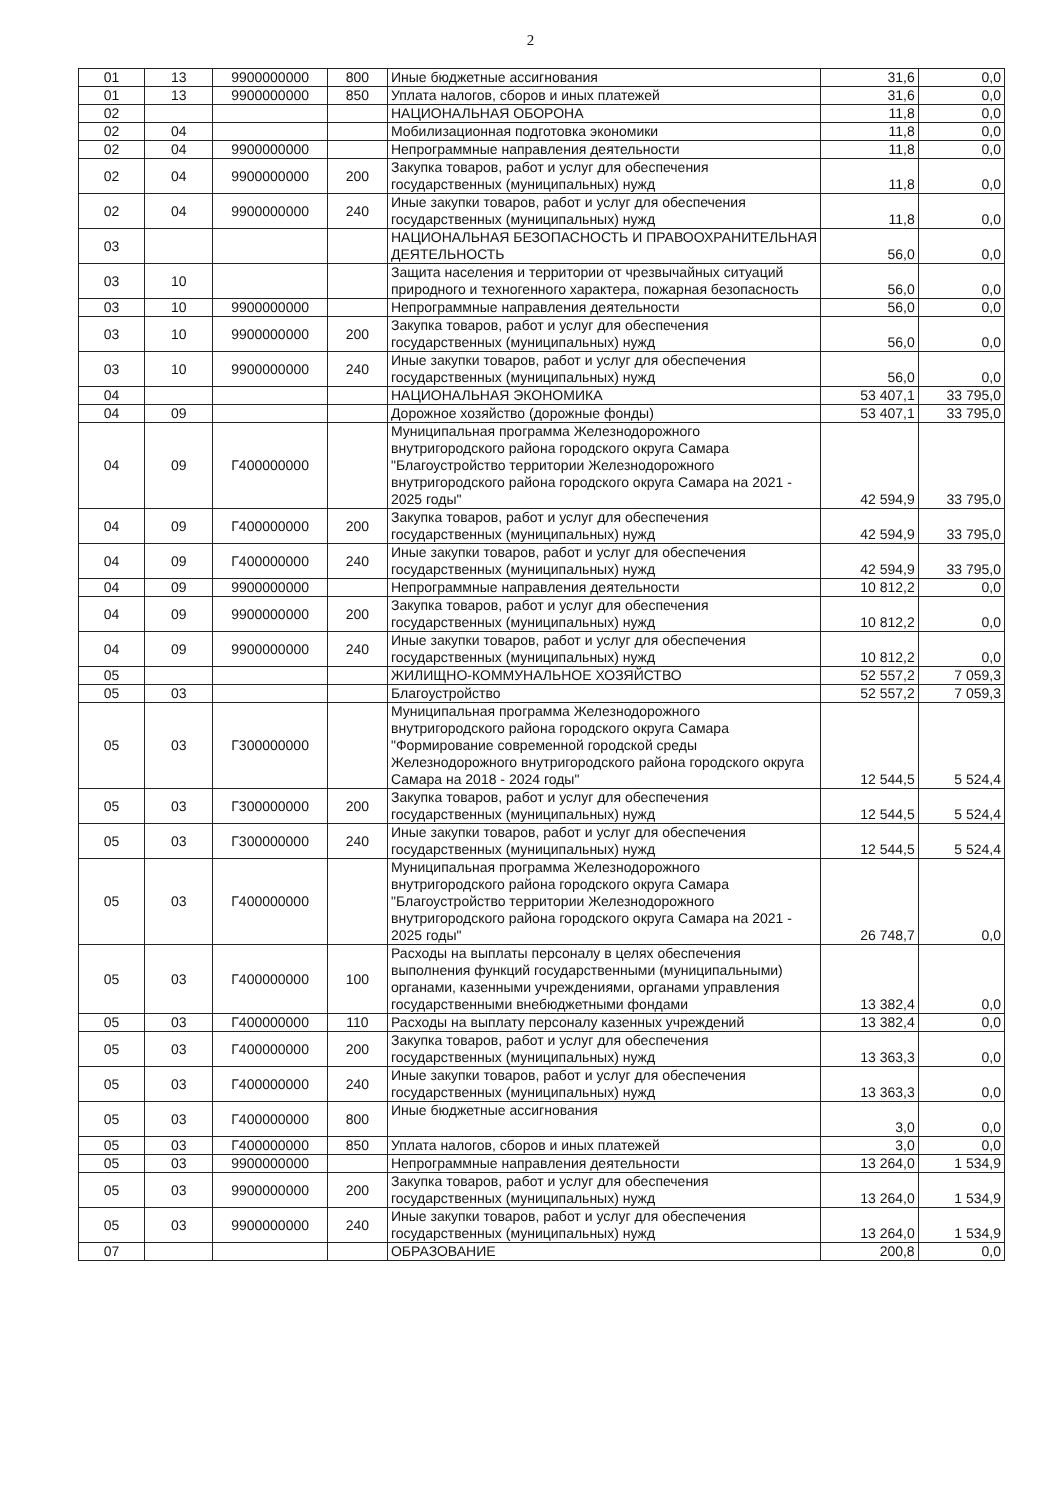2
| 01 | 13 | 9900000000 | 800 | Иные бюджетные ассигнования | 31,6 | 0,0 |
| 01 | 13 | 9900000000 | 850 | Уплата налогов, сборов и иных платежей | 31,6 | 0,0 |
| 02 | | | | НАЦИОНАЛЬНАЯ ОБОРОНА | 11,8 | 0,0 |
| 02 | 04 | | | Мобилизационная подготовка экономики | 11,8 | 0,0 |
| 02 | 04 | 9900000000 | | Непрограммные направления деятельности | 11,8 | 0,0 |
| 02 | 04 | 9900000000 | 200 | Закупка товаров, работ и услуг для обеспечения государственных (муниципальных) нужд | 11,8 | 0,0 |
| 02 | 04 | 9900000000 | 240 | Иные закупки товаров, работ и услуг для обеспечения государственных (муниципальных) нужд | 11,8 | 0,0 |
| 03 | | | | НАЦИОНАЛЬНАЯ БЕЗОПАСНОСТЬ И ПРАВООХРАНИТЕЛЬНАЯ ДЕЯТЕЛЬНОСТЬ | 56,0 | 0,0 |
| 03 | 10 | | | Защита населения и территории от чрезвычайных ситуаций природного и техногенного характера, пожарная безопасность | 56,0 | 0,0 |
| 03 | 10 | 9900000000 | | Непрограммные направления деятельности | 56,0 | 0,0 |
| 03 | 10 | 9900000000 | 200 | Закупка товаров, работ и услуг для обеспечения государственных (муниципальных) нужд | 56,0 | 0,0 |
| 03 | 10 | 9900000000 | 240 | Иные закупки товаров, работ и услуг для обеспечения государственных (муниципальных) нужд | 56,0 | 0,0 |
| 04 | | | | НАЦИОНАЛЬНАЯ ЭКОНОМИКА | 53 407,1 | 33 795,0 |
| 04 | 09 | | | Дорожное хозяйство (дорожные фонды) | 53 407,1 | 33 795,0 |
| 04 | 09 | Г400000000 | | Муниципальная программа Железнодорожного внутригородского района городского округа Самара "Благоустройство территории Железнодорожного внутригородского района городского округа Самара на 2021 - 2025 годы" | 42 594,9 | 33 795,0 |
| 04 | 09 | Г400000000 | 200 | Закупка товаров, работ и услуг для обеспечения государственных (муниципальных) нужд | 42 594,9 | 33 795,0 |
| 04 | 09 | Г400000000 | 240 | Иные закупки товаров, работ и услуг для обеспечения государственных (муниципальных) нужд | 42 594,9 | 33 795,0 |
| 04 | 09 | 9900000000 | | Непрограммные направления деятельности | 10 812,2 | 0,0 |
| 04 | 09 | 9900000000 | 200 | Закупка товаров, работ и услуг для обеспечения государственных (муниципальных) нужд | 10 812,2 | 0,0 |
| 04 | 09 | 9900000000 | 240 | Иные закупки товаров, работ и услуг для обеспечения государственных (муниципальных) нужд | 10 812,2 | 0,0 |
| 05 | | | | ЖИЛИЩНО-КОММУНАЛЬНОЕ ХОЗЯЙСТВО | 52 557,2 | 7 059,3 |
| 05 | 03 | | | Благоустройство | 52 557,2 | 7 059,3 |
| 05 | 03 | Г300000000 | | Муниципальная программа Железнодорожного внутригородского района городского округа Самара "Формирование современной городской среды Железнодорожного внутригородского района городского округа Самара на 2018 - 2024 годы" | 12 544,5 | 5 524,4 |
| 05 | 03 | Г300000000 | 200 | Закупка товаров, работ и услуг для обеспечения государственных (муниципальных) нужд | 12 544,5 | 5 524,4 |
| 05 | 03 | Г300000000 | 240 | Иные закупки товаров, работ и услуг для обеспечения государственных (муниципальных) нужд | 12 544,5 | 5 524,4 |
| 05 | 03 | Г400000000 | | Муниципальная программа Железнодорожного внутригородского района городского округа Самара "Благоустройство территории Железнодорожного внутригородского района городского округа Самара на 2021 - 2025 годы" | 26 748,7 | 0,0 |
| 05 | 03 | Г400000000 | 100 | Расходы на выплаты персоналу в целях обеспечения выполнения функций государственными (муниципальными) органами, казенными учреждениями, органами управления государственными внебюджетными фондами | 13 382,4 | 0,0 |
| 05 | 03 | Г400000000 | 110 | Расходы на выплату персоналу казенных учреждений | 13 382,4 | 0,0 |
| 05 | 03 | Г400000000 | 200 | Закупка товаров, работ и услуг для обеспечения государственных (муниципальных) нужд | 13 363,3 | 0,0 |
| 05 | 03 | Г400000000 | 240 | Иные закупки товаров, работ и услуг для обеспечения государственных (муниципальных) нужд | 13 363,3 | 0,0 |
| 05 | 03 | Г400000000 | 800 | Иные бюджетные ассигнования | 3,0 | 0,0 |
| 05 | 03 | Г400000000 | 850 | Уплата налогов, сборов и иных платежей | 3,0 | 0,0 |
| 05 | 03 | 9900000000 | | Непрограммные направления деятельности | 13 264,0 | 1 534,9 |
| 05 | 03 | 9900000000 | 200 | Закупка товаров, работ и услуг для обеспечения государственных (муниципальных) нужд | 13 264,0 | 1 534,9 |
| 05 | 03 | 9900000000 | 240 | Иные закупки товаров, работ и услуг для обеспечения государственных (муниципальных) нужд | 13 264,0 | 1 534,9 |
| 07 | | | | ОБРАЗОВАНИЕ | 200,8 | 0,0 |